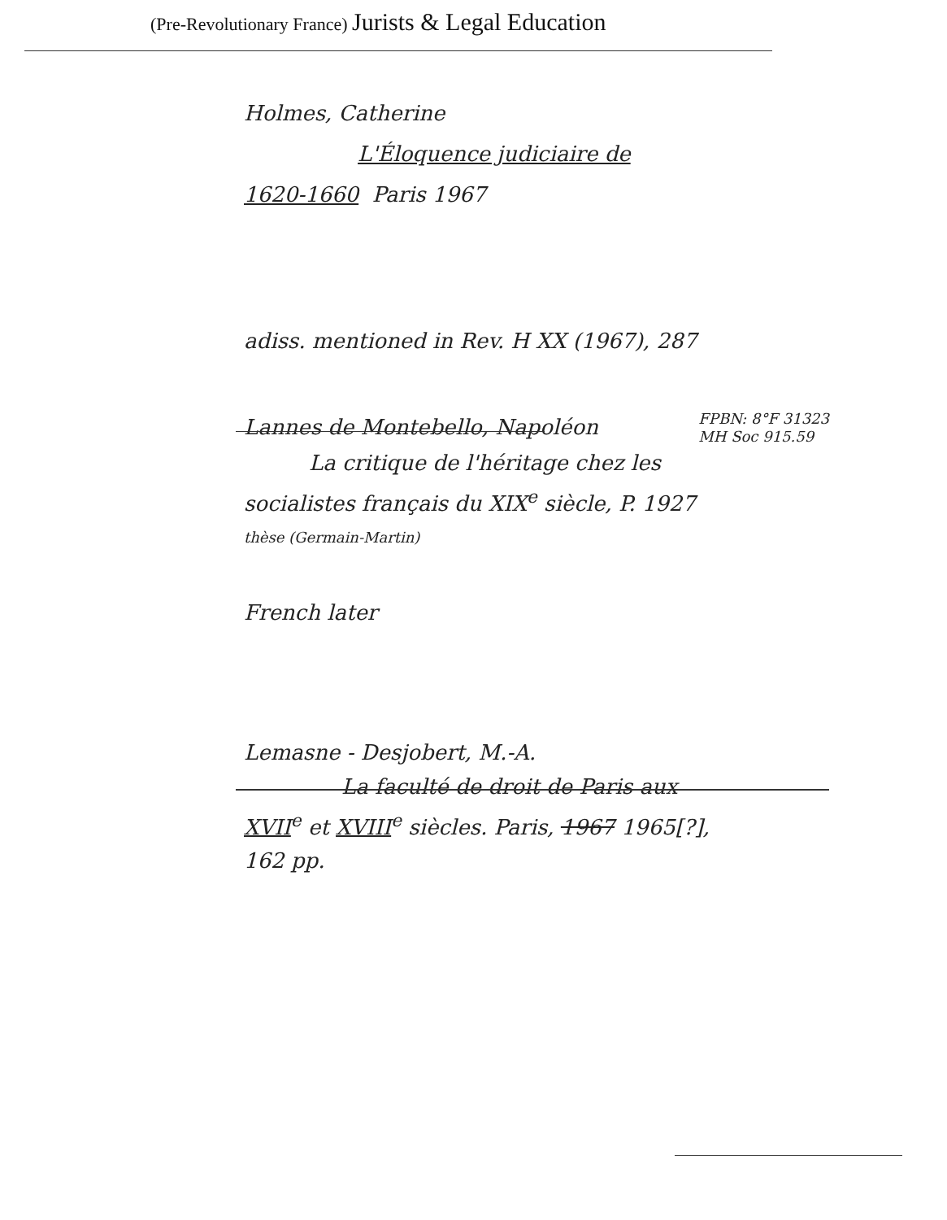(Pre-Revolutionary France) Jurists & Legal Education
Holmes, Catherine
L'Éloquence judiciaire de
1620-1660 Paris 1967
adiss. mentioned in Rev. H XX (1967), 287
Lannes de Montebello, Napoléon FPBN: 8°F 31323
MH Soc 915.59
La critique de l'héritage chez les
socialistes français du XIX<sup>e</sup> siècle, P. 1927
thèse (Germain-Martin)
French later
Lemasne - Desjobert, M.-A.
La faculté de droit de Paris aux
XVII<sup>e</sup> et XVIII<sup>e</sup> siècles. Paris, 1967 1965[?],
162 pp.